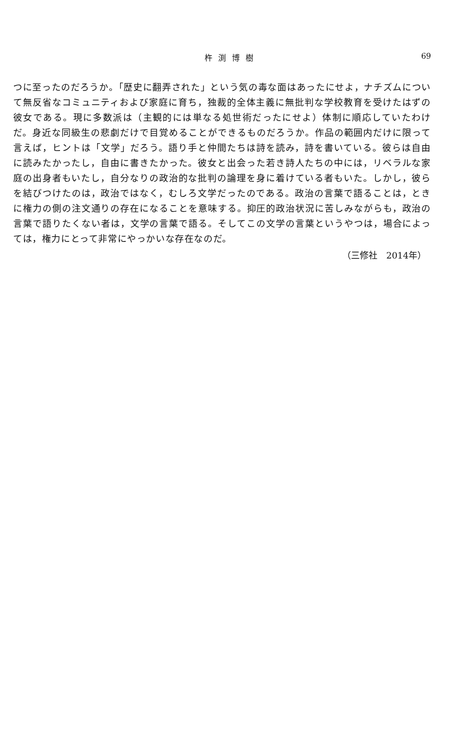杵渕博樹 69
つに至ったのだろうか。「歴史に翻弄された」という気の毒な面はあったにせよ，ナチズムについて無反省なコミュニティおよび家庭に育ち，独裁的全体主義に無批判な学校教育を受けたはずの彼女である。現に多数派は（主観的には単なる処世術だったにせよ）体制に順応していたわけだ。身近な同級生の悲劇だけで目覚めることができるものだろうか。作品の範囲内だけに限って言えば，ヒントは「文学」だろう。語り手と仲間たちは詩を読み，詩を書いている。彼らは自由に読みたかったし，自由に書きたかった。彼女と出会った若き詩人たちの中には，リベラルな家庭の出身者もいたし，自分なりの政治的な批判の論理を身に着けている者もいた。しかし，彼らを結びつけたのは，政治ではなく，むしろ文学だったのである。政治の言葉で語ることは，ときに権力の側の注文通りの存在になることを意味する。抑圧的政治状況に苦しみながらも，政治の言葉で語りたくない者は，文学の言葉で語る。そしてこの文学の言葉というやつは，場合によっては，権力にとって非常にやっかいな存在なのだ。
（三修社　2014年）